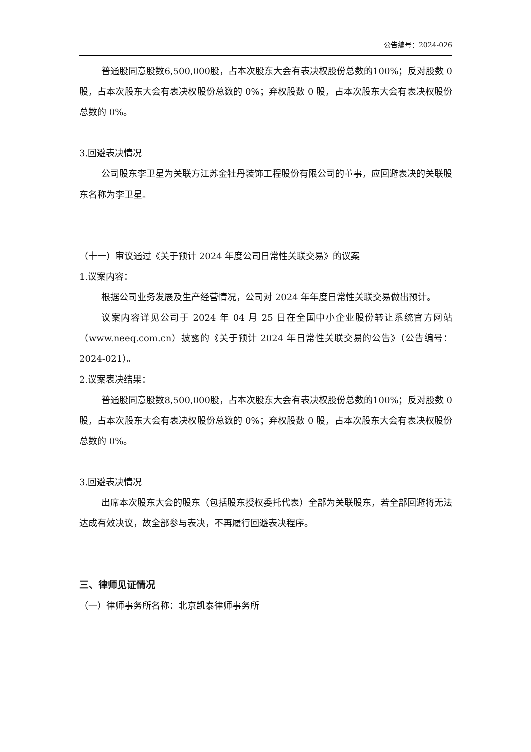公告编号：2024-026
普通股同意股数6,500,000股，占本次股东大会有表决权股份总数的100%；反对股数 0 股，占本次股东大会有表决权股份总数的 0%；弃权股数 0 股，占本次股东大会有表决权股份总数的 0%。
3.回避表决情况
公司股东李卫星为关联方江苏金牡丹装饰工程股份有限公司的董事，应回避表决的关联股东名称为李卫星。
（十一）审议通过《关于预计 2024 年度公司日常性关联交易》的议案
1.议案内容：
根据公司业务发展及生产经营情况，公司对 2024 年年度日常性关联交易做出预计。
议案内容详见公司于 2024 年 04 月 25 日在全国中小企业股份转让系统官方网站（www.neeq.com.cn）披露的《关于预计 2024 年日常性关联交易的公告》（公告编号：2024-021）。
2.议案表决结果：
普通股同意股数8,500,000股，占本次股东大会有表决权股份总数的100%；反对股数 0 股，占本次股东大会有表决权股份总数的 0%；弃权股数 0 股，占本次股东大会有表决权股份总数的 0%。
3.回避表决情况
出席本次股东大会的股东（包括股东授权委托代表）全部为关联股东，若全部回避将无法达成有效决议，故全部参与表决，不再履行回避表决程序。
三、律师见证情况
（一）律师事务所名称：北京凯泰律师事务所